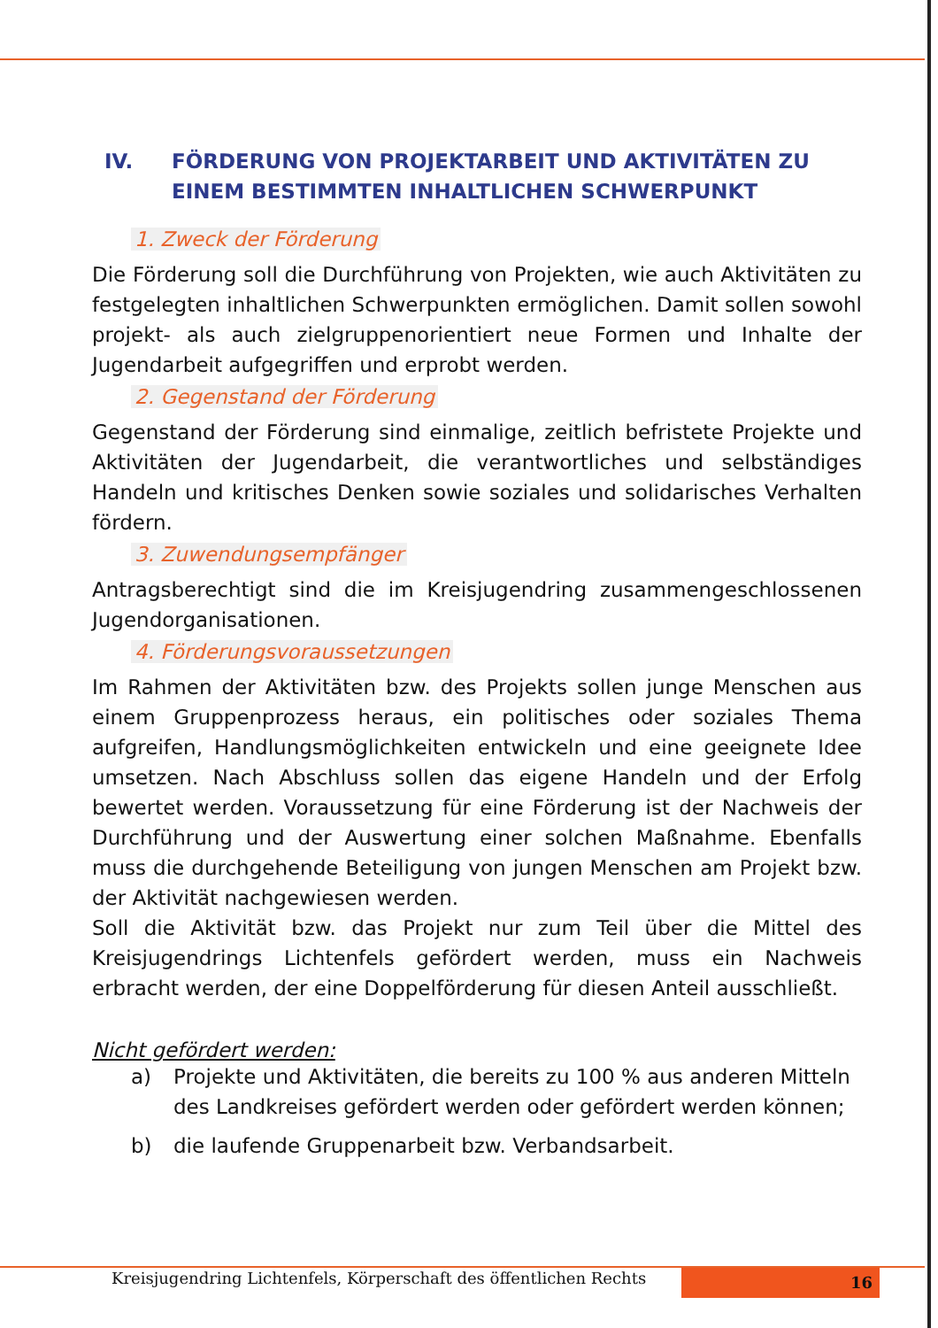IV. FÖRDERUNG VON PROJEKTARBEIT UND AKTIVITÄTEN ZU EINEM BESTIMMTEN INHALTLICHEN SCHWERPUNKT
1. Zweck der Förderung
Die Förderung soll die Durchführung von Projekten, wie auch Aktivitäten zu festgelegten inhaltlichen Schwerpunkten ermöglichen. Damit sollen sowohl projekt- als auch zielgruppenorientiert neue Formen und Inhalte der Jugendarbeit aufgegriffen und erprobt werden.
2. Gegenstand der Förderung
Gegenstand der Förderung sind einmalige, zeitlich befristete Projekte und Aktivitäten der Jugendarbeit, die verantwortliches und selbständiges Handeln und kritisches Denken sowie soziales und solidarisches Verhalten fördern.
3. Zuwendungsempfänger
Antragsberechtigt sind die im Kreisjugendring zusammengeschlossenen Jugendorganisationen.
4. Förderungsvoraussetzungen
Im Rahmen der Aktivitäten bzw. des Projekts sollen junge Menschen aus einem Gruppenprozess heraus, ein politisches oder soziales Thema aufgreifen, Handlungsmöglichkeiten entwickeln und eine geeignete Idee umsetzen. Nach Abschluss sollen das eigene Handeln und der Erfolg bewertet werden. Voraussetzung für eine Förderung ist der Nachweis der Durchführung und der Auswertung einer solchen Maßnahme. Ebenfalls muss die durchgehende Beteiligung von jungen Menschen am Projekt bzw. der Aktivität nachgewiesen werden.
Soll die Aktivität bzw. das Projekt nur zum Teil über die Mittel des Kreisjugendrings Lichtenfels gefördert werden, muss ein Nachweis erbracht werden, der eine Doppelförderung für diesen Anteil ausschließt.
Nicht gefördert werden:
a) Projekte und Aktivitäten, die bereits zu 100 % aus anderen Mitteln des Landkreises gefördert werden oder gefördert werden können;
b) die laufende Gruppenarbeit bzw. Verbandsarbeit.
Kreisjugendring Lichtenfels, Körperschaft des öffentlichen Rechts
16